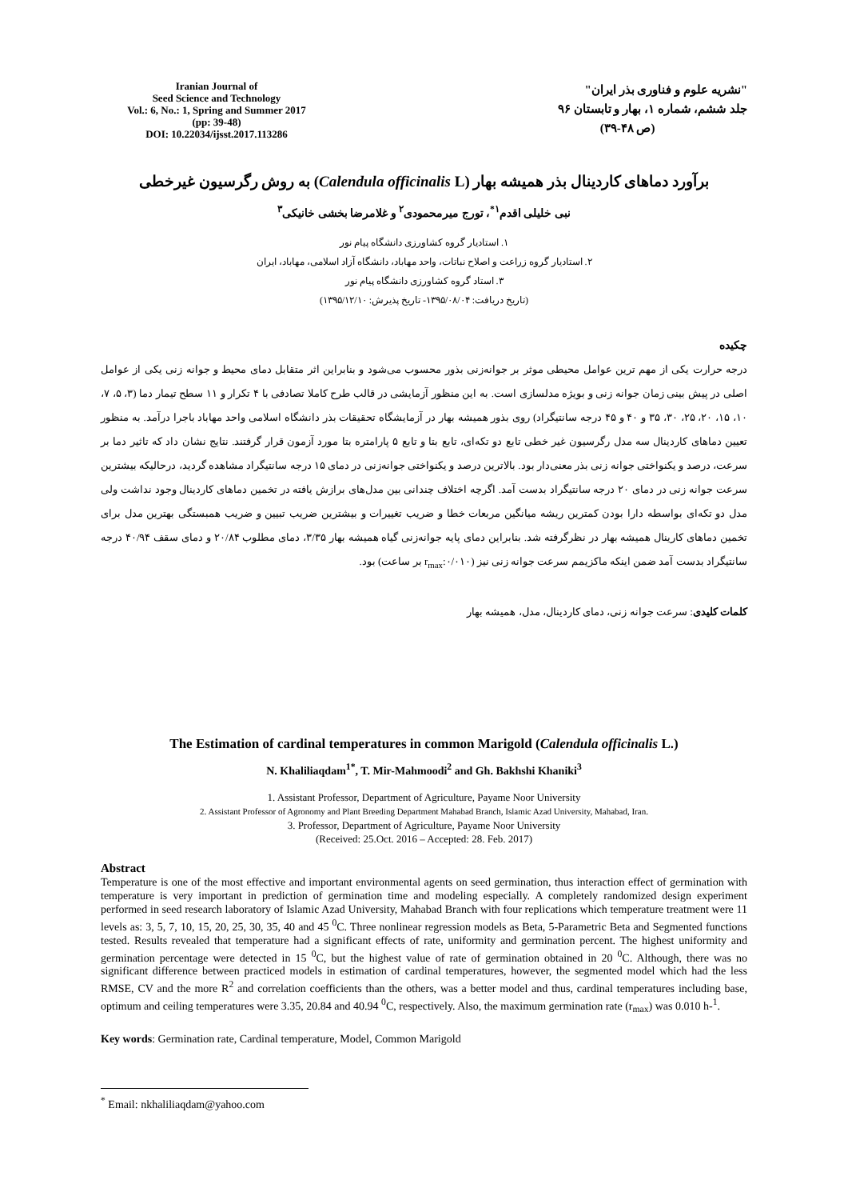Iranian Journal of
Seed Science and Technology
Vol.: 6, No.: 1, Spring and Summer 2017
(pp: 39-48)
DOI: 10.22034/ijsst.2017.113286
"نشریه علوم و فناوری بذر ایران"
جلد ششم، شماره ۱، بهار و تابستان ۹۶
(ص ۴۸-۳۹)
برآورد دماهای کاردینال بذر همیشه بهار (Calendula officinalis L) به روش رگرسیون غیرخطی
نبی خلیلی اقدم<sup>۱*</sup>، تورج میرمحمودی<sup>۲</sup> و غلامرضا بخشی خانیکی<sup>۳</sup>
۱. استادیار گروه کشاورزی دانشگاه پیام نور
۲. استادیار گروه زراعت و اصلاح نباتات، واحد مهاباد، دانشگاه آزاد اسلامی، مهاباد، ایران
۳. استاد گروه کشاورزی دانشگاه پیام نور
(تاریخ دریافت: ۱۳۹۵/۰۸/۰۴- تاریخ پذیرش: ۱۳۹۵/۱۲/۱۰)
چکیده
درجه حرارت یکی از مهم ترین عوامل محیطی موثر بر جوانه‌زنی بذور محسوب می‌شود و بنابراین اثر متقابل دمای محیط و جوانه زنی یکی از عوامل اصلی در پیش بینی زمان جوانه زنی و بویژه مدلسازی است. به این منظور آزمایشی در قالب طرح کاملا تصادفی با ۴ تکرار و ۱۱ سطح تیمار دما (۳، ۵، ۷، ۱۰، ۱۵، ۲۰، ۲۵، ۳۰، ۳۵ و ۴۰ و ۴۵ درجه سانتیگراد) روی بذور همیشه بهار در آزمایشگاه تحقیقات بذر دانشگاه اسلامی واحد مهاباد باجرا درآمد. به منظور تعیین دماهای کاردینال سه مدل رگرسیون غیر خطی تابع دو تکه‌ای، تابع بتا و تابع ۵ پارامتره بتا مورد آزمون قرار گرفتند. نتایج نشان داد که تاثیر دما بر سرعت، درصد و یکنواختی جوانه زنی بذر معنی‌دار بود. بالاترین درصد و یکنواختی جوانه‌زنی در دمای ۱۵ درجه سانتیگراد مشاهده گردید، درحالیکه بیشترین سرعت جوانه زنی در دمای ۲۰ درجه سانتیگراد بدست آمد. اگرچه اختلاف چندانی بین مدل‌های برازش یافته در تخمین دماهای کاردینال وجود نداشت ولی مدل دو تکه‌ای بواسطه دارا بودن کمترین ریشه میانگین مربعات خطا و ضریب تغییرات و بیشترین ضریب تبیین و ضریب همبستگی بهترین مدل برای تخمین دماهای کارینال همیشه بهار در نظرگرفته شد. بنابراین دمای پایه جوانه‌زنی گیاه همیشه بهار ۳/۳۵، دمای مطلوب ۲۰/۸۴ و دمای سقف ۴۰/۹۴ درجه سانتیگراد بدست آمد ضمن اینکه ماکزیمم سرعت جوانه زنی نیز (r<sub>max</sub>:۰/۰۱۰ بر ساعت) بود.
کلمات کلیدی: سرعت جوانه زنی، دمای کاردینال، مدل، همیشه بهار
The Estimation of cardinal temperatures in common Marigold (Calendula officinalis L.)
N. Khaliliaqdam<sup>1*</sup>, T. Mir-Mahmoodi<sup>2</sup> and Gh. Bakhshi Khaniki<sup>3</sup>
1. Assistant Professor, Department of Agriculture, Payame Noor University
2. Assistant Professor of Agronomy and Plant Breeding Department Mahabad Branch, Islamic Azad University, Mahabad, Iran.
3. Professor, Department of Agriculture, Payame Noor University
(Received: 25.Oct. 2016 – Accepted: 28. Feb. 2017)
Abstract
Temperature is one of the most effective and important environmental agents on seed germination, thus interaction effect of germination with temperature is very important in prediction of germination time and modeling especially. A completely randomized design experiment performed in seed research laboratory of Islamic Azad University, Mahabad Branch with four replications which temperature treatment were 11 levels as: 3, 5, 7, 10, 15, 20, 25, 30, 35, 40 and 45 <sup>0</sup>C. Three nonlinear regression models as Beta, 5-Parametric Beta and Segmented functions tested. Results revealed that temperature had a significant effects of rate, uniformity and germination percent. The highest uniformity and germination percentage were detected in 15 <sup>0</sup>C, but the highest value of rate of germination obtained in 20 <sup>0</sup>C. Although, there was no significant difference between practiced models in estimation of cardinal temperatures, however, the segmented model which had the less RMSE, CV and the more R<sup>2</sup> and correlation coefficients than the others, was a better model and thus, cardinal temperatures including base, optimum and ceiling temperatures were 3.35, 20.84 and 40.94 <sup>0</sup>C, respectively. Also, the maximum germination rate (r<sub>max</sub>) was 0.010 h-<sup>1</sup>.
Key words: Germination rate, Cardinal temperature, Model, Common Marigold
<sup>*</sup> Email: nkhaliliaqdam@yahoo.com